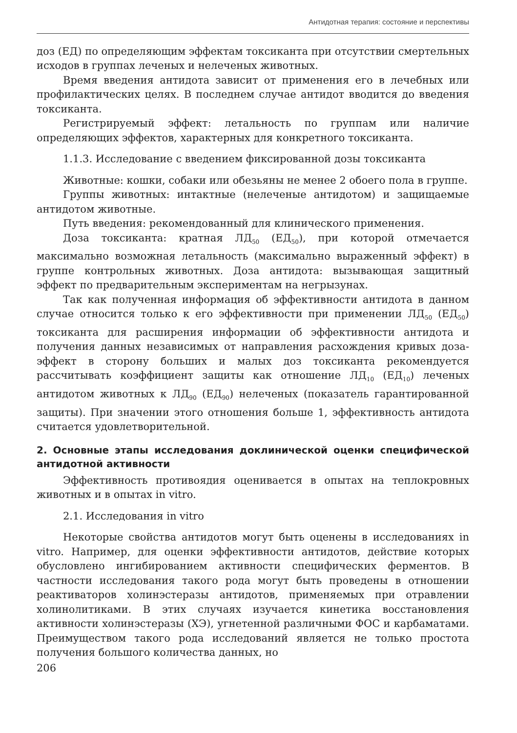Антидотная терапия: состояние и перспективы
доз (ЕД) по определяющим эффектам токсиканта при отсутствии смертельных исходов в группах леченых и нелеченых животных.
Время введения антидота зависит от применения его в лечебных или профилактических целях. В последнем случае антидот вводится до введения токсиканта.
Регистрируемый эффект: летальность по группам или наличие определяющих эффектов, характерных для конкретного токсиканта.
1.1.3. Исследование с введением фиксированной дозы токсиканта
Животные: кошки, собаки или обезьяны не менее 2 обоего пола в группе.
Группы животных: интактные (нелеченые антидотом) и защищаемые антидотом животные.
Путь введения: рекомендованный для клинического применения.
Доза токсиканта: кратная ЛД<sub>50</sub> (ЕД<sub>50</sub>), при которой отмечается максимально возможная летальность (максимально выраженный эффект) в группе контрольных животных. Доза антидота: вызывающая защитный эффект по предварительным экспериментам на негрызунах.
Так как полученная информация об эффективности антидота в данном случае относится только к его эффективности при применении ЛД<sub>50</sub> (ЕД<sub>50</sub>) токсиканта для расширения информации об эффективности антидота и получения данных независимых от направления расхождения кривых доза-эффект в сторону больших и малых доз токсиканта рекомендуется рассчитывать коэффициент защиты как отношение ЛД<sub>10</sub> (ЕД<sub>10</sub>) леченых антидотом животных к ЛД<sub>90</sub> (ЕД<sub>90</sub>) нелеченых (показатель гарантированной защиты). При значении этого отношения больше 1, эффективность антидота считается удовлетворительной.
2. Основные этапы исследования доклинической оценки специфической антидотной активности
Эффективность противоядия оценивается в опытах на теплокровных животных и в опытах in vitro.
2.1. Исследования in vitro
Некоторые свойства антидотов могут быть оценены в исследованиях in vitro. Например, для оценки эффективности антидотов, действие которых обусловлено ингибированием активности специфических ферментов. В частности исследования такого рода могут быть проведены в отношении реактиваторов холинэстеразы антидотов, применяемых при отравлении холинолитиками. В этих случаях изучается кинетика восстановления активности холинэстеразы (ХЭ), угнетенной различными ФОС и карбаматами. Преимуществом такого рода исследований является не только простота получения большого количества данных, но
206